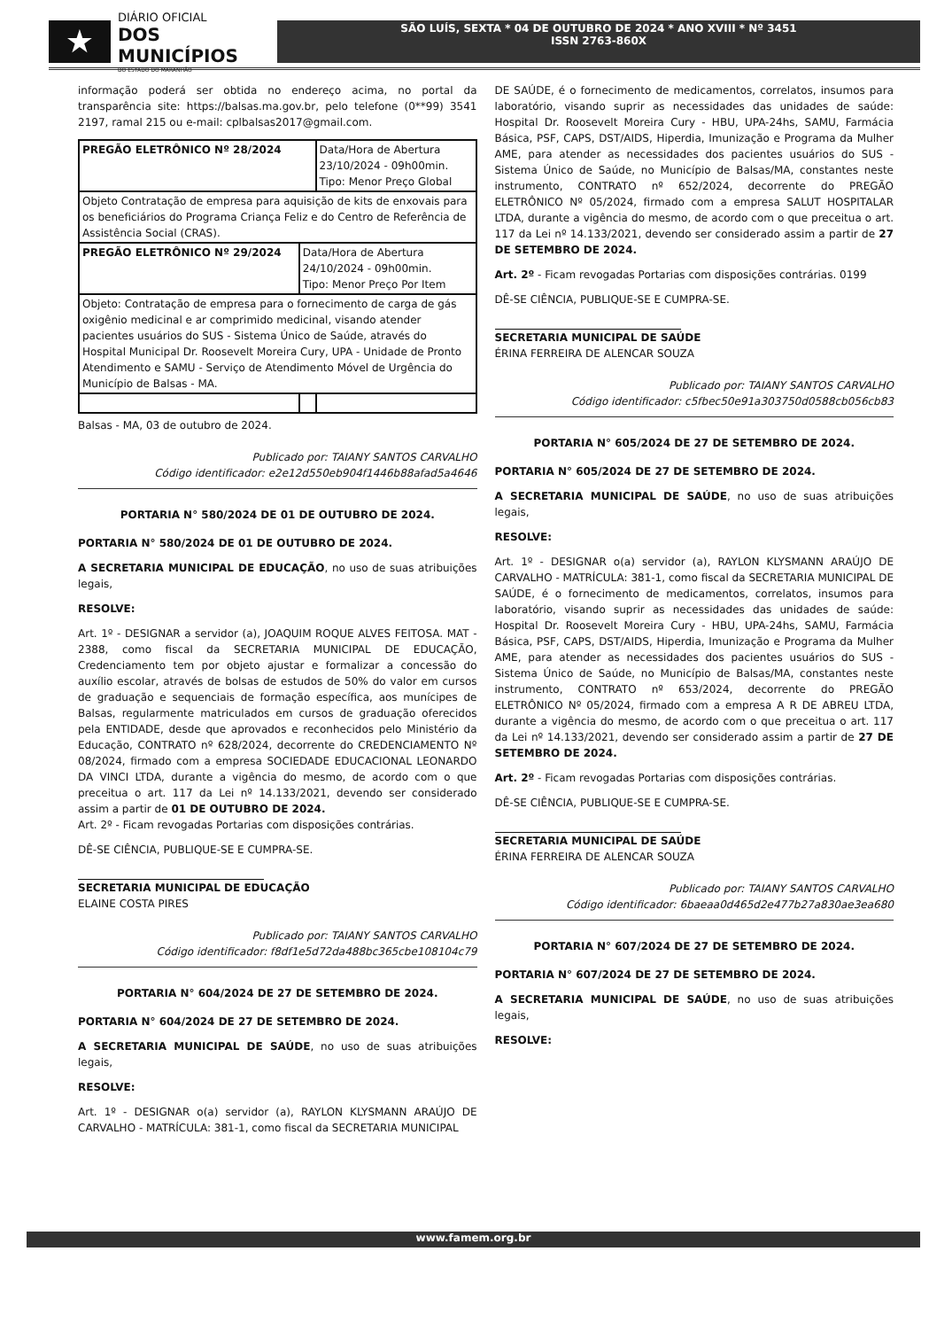★
DIÁRIO OFICIAL
DOS MUNICÍPIOS
DO ESTADO DO MARANHÃO
SÃO LUÍS, SEXTA * 04 DE OUTUBRO DE 2024 * ANO XVIII * Nº 3451
ISSN 2763-860X
informação poderá ser obtida no endereço acima, no portal da transparência site: https://balsas.ma.gov.br, pelo telefone (0**99) 3541 2197, ramal 215 ou e-mail: cplbalsas2017@gmail.com.
| PREGÃO ELETRÔNICO Nº 28/2024 | | Data/Hora de Abertura 23/10/2024 - 09h00min. Tipo: Menor Preço Global |
| Objeto Contratação de empresa para aquisição de kits de enxovais para os beneficiários do Programa Criança Feliz e do Centro de Referência de Assistência Social (CRAS). | | |
| PREGÃO ELETRÔNICO Nº 29/2024 | Data/Hora de Abertura 24/10/2024 - 09h00min. Tipo: Menor Preço Por Item | |
| Objeto: Contratação de empresa para o fornecimento de carga de gás oxigênio medicinal e ar comprimido medicinal, visando atender pacientes usuários do SUS - Sistema Único de Saúde, através do Hospital Municipal Dr. Roosevelt Moreira Cury, UPA - Unidade de Pronto Atendimento e SAMU - Serviço de Atendimento Móvel de Urgência do Município de Balsas - MA. | | |
Balsas - MA, 03 de outubro de 2024.
Publicado por: TAIANY SANTOS CARVALHO
Código identificador: e2e12d550eb904f1446b88afad5a4646
PORTARIA N° 580/2024 DE 01 DE OUTUBRO DE 2024.
PORTARIA N° 580/2024 DE 01 DE OUTUBRO DE 2024.
A SECRETARIA MUNICIPAL DE EDUCAÇÃO, no uso de suas atribuições legais,
RESOLVE:
Art. 1º - DESIGNAR a servidor (a), JOAQUIM ROQUE ALVES FEITOSA. MAT - 2388, como fiscal da SECRETARIA MUNICIPAL DE EDUCAÇÃO, Credenciamento tem por objeto ajustar e formalizar a concessão do auxílio escolar, através de bolsas de estudos de 50% do valor em cursos de graduação e sequenciais de formação específica, aos munícipes de Balsas, regularmente matriculados em cursos de graduação oferecidos pela ENTIDADE, desde que aprovados e reconhecidos pelo Ministério da Educação, CONTRATO nº 628/2024, decorrente do CREDENCIAMENTO Nº 08/2024, firmado com a empresa SOCIEDADE EDUCACIONAL LEONARDO DA VINCI LTDA, durante a vigência do mesmo, de acordo com o que preceitua o art. 117 da Lei nº 14.133/2021, devendo ser considerado assim a partir de 01 DE OUTUBRO DE 2024.
Art. 2º - Ficam revogadas Portarias com disposições contrárias.
DÊ-SE CIÊNCIA, PUBLIQUE-SE E CUMPRA-SE.
SECRETARIA MUNICIPAL DE EDUCAÇÃO
ELAINE COSTA PIRES
Publicado por: TAIANY SANTOS CARVALHO
Código identificador: f8df1e5d72da488bc365cbe108104c79
PORTARIA N° 604/2024 DE 27 DE SETEMBRO DE 2024.
PORTARIA N° 604/2024 DE 27 DE SETEMBRO DE 2024.
A SECRETARIA MUNICIPAL DE SAÚDE, no uso de suas atribuições legais,
RESOLVE:
Art. 1º - DESIGNAR o(a) servidor (a), RAYLON KLYSMANN ARAÚJO DE CARVALHO - MATRÍCULA: 381-1, como fiscal da SECRETARIA MUNICIPAL
DE SAÚDE, é o fornecimento de medicamentos, correlatos, insumos para laboratório, visando suprir as necessidades das unidades de saúde: Hospital Dr. Roosevelt Moreira Cury - HBU, UPA-24hs, SAMU, Farmácia Básica, PSF, CAPS, DST/AIDS, Hiperdia, Imunização e Programa da Mulher AME, para atender as necessidades dos pacientes usuários do SUS - Sistema Único de Saúde, no Município de Balsas/MA, constantes neste instrumento, CONTRATO nº 652/2024, decorrente do PREGÃO ELETRÔNICO Nº 05/2024, firmado com a empresa SALUT HOSPITALAR LTDA, durante a vigência do mesmo, de acordo com o que preceitua o art. 117 da Lei nº 14.133/2021, devendo ser considerado assim a partir de 27 DE SETEMBRO DE 2024.
Art. 2º - Ficam revogadas Portarias com disposições contrárias. 0199
DÊ-SE CIÊNCIA, PUBLIQUE-SE E CUMPRA-SE.
SECRETARIA MUNICIPAL DE SAÚDE
ÉRINA FERREIRA DE ALENCAR SOUZA
Publicado por: TAIANY SANTOS CARVALHO
Código identificador: c5fbec50e91a303750d0588cb056cb83
PORTARIA N° 605/2024 DE 27 DE SETEMBRO DE 2024.
PORTARIA N° 605/2024 DE 27 DE SETEMBRO DE 2024.
A SECRETARIA MUNICIPAL DE SAÚDE, no uso de suas atribuições legais,
RESOLVE:
Art. 1º - DESIGNAR o(a) servidor (a), RAYLON KLYSMANN ARAÚJO DE CARVALHO - MATRÍCULA: 381-1, como fiscal da SECRETARIA MUNICIPAL DE SAÚDE, é o fornecimento de medicamentos, correlatos, insumos para laboratório, visando suprir as necessidades das unidades de saúde: Hospital Dr. Roosevelt Moreira Cury - HBU, UPA-24hs, SAMU, Farmácia Básica, PSF, CAPS, DST/AIDS, Hiperdia, Imunização e Programa da Mulher AME, para atender as necessidades dos pacientes usuários do SUS - Sistema Único de Saúde, no Município de Balsas/MA, constantes neste instrumento, CONTRATO nº 653/2024, decorrente do PREGÃO ELETRÔNICO Nº 05/2024, firmado com a empresa A R DE ABREU LTDA, durante a vigência do mesmo, de acordo com o que preceitua o art. 117 da Lei nº 14.133/2021, devendo ser considerado assim a partir de 27 DE SETEMBRO DE 2024.
Art. 2º - Ficam revogadas Portarias com disposições contrárias.
DÊ-SE CIÊNCIA, PUBLIQUE-SE E CUMPRA-SE.
SECRETARIA MUNICIPAL DE SAÚDE
ÉRINA FERREIRA DE ALENCAR SOUZA
Publicado por: TAIANY SANTOS CARVALHO
Código identificador: 6baeaa0d465d2e477b27a830ae3ea680
PORTARIA N° 607/2024 DE 27 DE SETEMBRO DE 2024.
PORTARIA N° 607/2024 DE 27 DE SETEMBRO DE 2024.
A SECRETARIA MUNICIPAL DE SAÚDE, no uso de suas atribuições legais,
RESOLVE:
www.famem.org.br